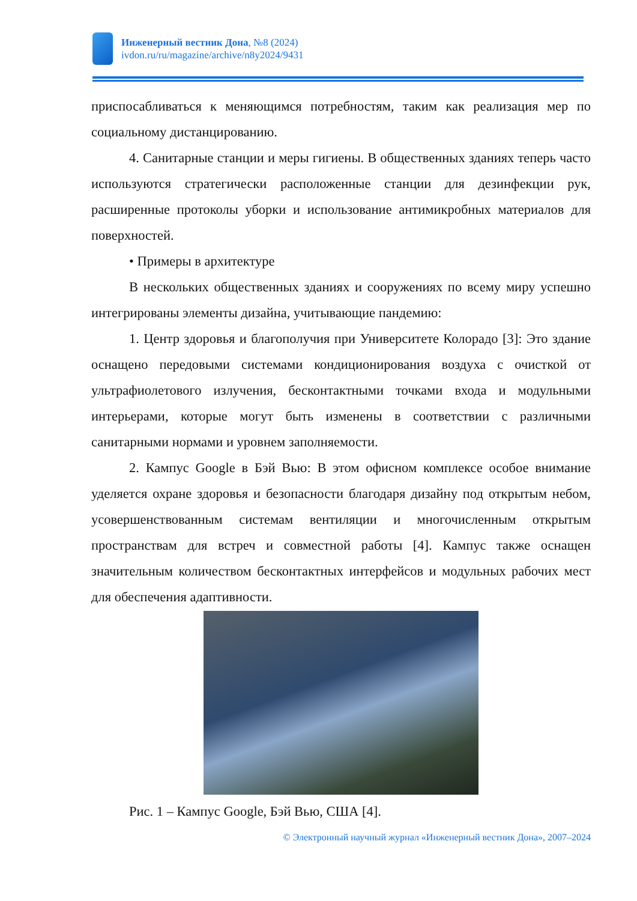Инженерный вестник Дона, №8 (2024)
ivdon.ru/ru/magazine/archive/n8y2024/9431
приспосабливаться к меняющимся потребностям, таким как реализация мер по социальному дистанцированию.
4. Санитарные станции и меры гигиены. В общественных зданиях теперь часто используются стратегически расположенные станции для дезинфекции рук, расширенные протоколы уборки и использование антимикробных материалов для поверхностей.
• Примеры в архитектуре
В нескольких общественных зданиях и сооружениях по всему миру успешно интегрированы элементы дизайна, учитывающие пандемию:
1. Центр здоровья и благополучия при Университете Колорадо [3]: Это здание оснащено передовыми системами кондиционирования воздуха с очисткой от ультрафиолетового излучения, бесконтактными точками входа и модульными интерьерами, которые могут быть изменены в соответствии с различными санитарными нормами и уровнем заполняемости.
2. Кампус Google в Бэй Вью: В этом офисном комплексе особое внимание уделяется охране здоровья и безопасности благодаря дизайну под открытым небом, усовершенствованным системам вентиляции и многочисленным открытым пространствам для встреч и совместной работы [4]. Кампус также оснащен значительным количеством бесконтактных интерфейсов и модульных рабочих мест для обеспечения адаптивности.
Рис. 1 – Кампус Google, Бэй Вью, США [4].
© Электронный научный журнал «Инженерный вестник Дона», 2007–2024